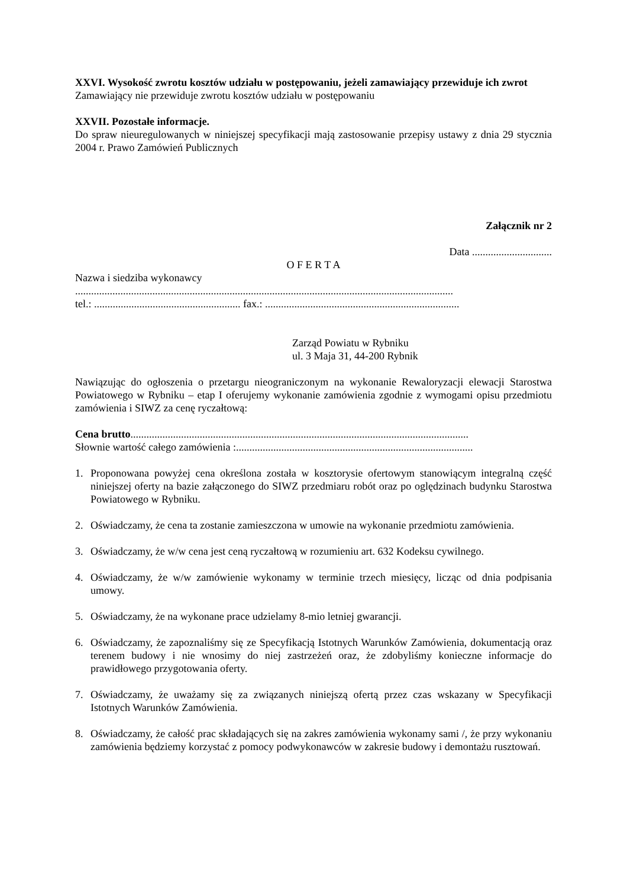XXVI. Wysokość zwrotu kosztów udziału w postępowaniu, jeżeli zamawiający przewiduje ich zwrot
Zamawiający nie przewiduje zwrotu kosztów udziału w postępowaniu
XXVII. Pozostałe informacje.
Do spraw nieuregulowanych w niniejszej specyfikacji mają zastosowanie przepisy ustawy z dnia 29 stycznia 2004 r. Prawo Zamówień Publicznych
Załącznik nr 2
Data ..............................
O F E R T A
Nazwa i siedziba wykonawcy
..............................................................................................................................................
tel.: ....................................................... fax.: .........................................................................
Zarząd Powiatu w Rybniku
ul. 3 Maja 31, 44-200 Rybnik
Nawiązując do ogłoszenia o przetargu nieograniczonym na wykonanie Rewaloryzacji elewacji Starostwa Powiatowego w Rybniku – etap I oferujemy wykonanie zamówienia zgodnie z wymogami opisu przedmiotu zamówienia i SIWZ za cenę ryczałtową:
Cena brutto...............................................................................................................................
Słownie wartość całego zamówienia :.........................................................................................
1. Proponowana powyżej cena określona została w kosztorysie ofertowym stanowiącym integralną część niniejszej oferty na bazie załączonego do SIWZ przedmiaru robót oraz po oględzinach budynku Starostwa Powiatowego w Rybniku.
2. Oświadczamy, że cena ta zostanie zamieszczona w umowie na wykonanie przedmiotu zamówienia.
3. Oświadczamy, że w/w cena jest ceną ryczałtową w rozumieniu art. 632 Kodeksu cywilnego.
4. Oświadczamy, że w/w zamówienie wykonamy w terminie trzech miesięcy, licząc od dnia podpisania umowy.
5. Oświadczamy, że na wykonane prace udzielamy 8-mio letniej gwarancji.
6. Oświadczamy, że zapoznaliśmy się ze Specyfikacją Istotnych Warunków Zamówienia, dokumentacją oraz terenem budowy i nie wnosimy do niej zastrzeżeń oraz, że zdobyliśmy konieczne informacje do prawidłowego przygotowania oferty.
7. Oświadczamy, że uważamy się za związanych niniejszą ofertą przez czas wskazany w Specyfikacji Istotnych Warunków Zamówienia.
8. Oświadczamy, że całość prac składających się na zakres zamówienia wykonamy sami /, że przy wykonaniu zamówienia będziemy korzystać z pomocy podwykonawców w zakresie budowy i demontażu rusztowań.